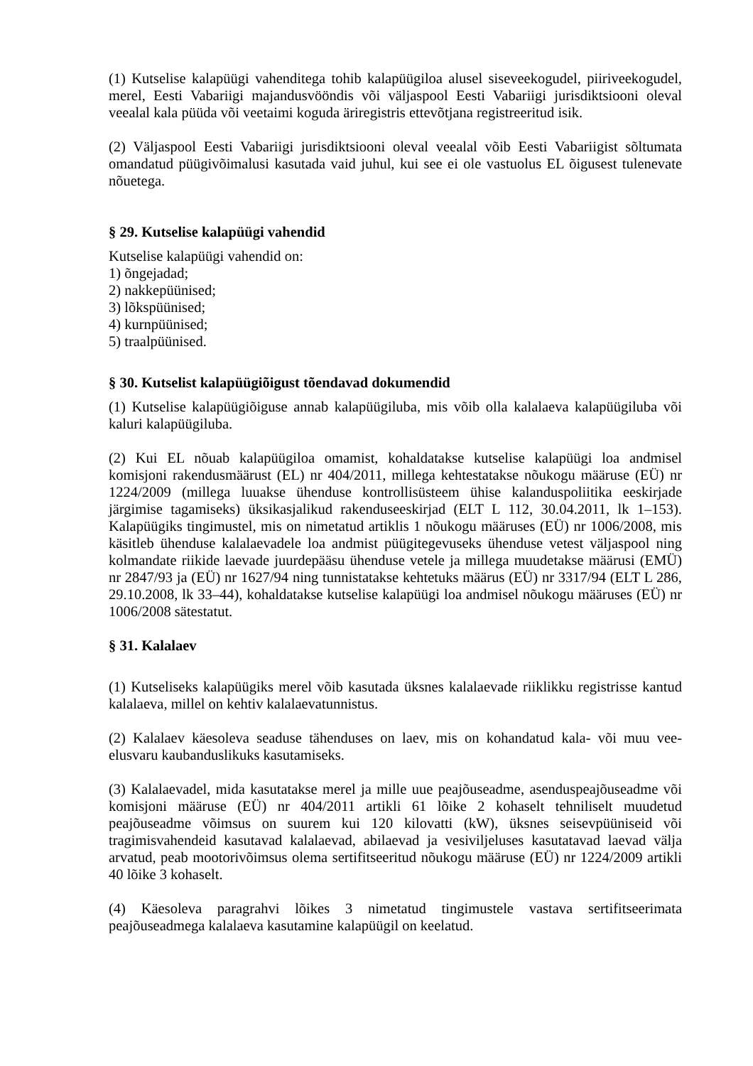(1) Kutselise kalapüügi vahenditega tohib kalapüügiloa alusel siseveekogudel, piiriveekogudel, merel, Eesti Vabariigi majandusvööndis või väljaspool Eesti Vabariigi jurisdiktsiooni oleval veealal kala püüda või veetaimi koguda äriregistris ettevõtjana registreeritud isik.
(2) Väljaspool Eesti Vabariigi jurisdiktsiooni oleval veealal võib Eesti Vabariigist sõltumata omandatud püügivõimalusi kasutada vaid juhul, kui see ei ole vastuolus EL õigusest tulenevate nõuetega.
§ 29. Kutselise kalapüügi vahendid
Kutselise kalapüügi vahendid on:
1) õngejadad;
2) nakkepüünised;
3) lõkspüünised;
4) kurnpüünised;
5) traalpüünised.
§ 30. Kutselist kalapüügiõigust tõendavad dokumendid
(1) Kutselise kalapüügiõiguse annab kalapüügiluba, mis võib olla kalalaeva kalapüügiluba või kaluri kalapüügiluba.
(2) Kui EL nõuab kalapüügiloa omamist, kohaldatakse kutselise kalapüügi loa andmisel komisjoni rakendusmäärust (EL) nr 404/2011, millega kehtestatakse nõukogu määruse (EÜ) nr 1224/2009 (millega luuakse ühenduse kontrollisüsteem ühise kalanduspoliitika eeskirjade järgimise tagamiseks) üksikasjalikud rakenduseeskirjad (ELT L 112, 30.04.2011, lk 1–153). Kalapüügiks tingimustel, mis on nimetatud artiklis 1 nõukogu määruses (EÜ) nr 1006/2008, mis käsitleb ühenduse kalalaevadele loa andmist püügitegevuseks ühenduse vetest väljaspool ning kolmandate riikide laevade juurdepääsu ühenduse vetele ja millega muudetakse määrusi (EMÜ) nr 2847/93 ja (EÜ) nr 1627/94 ning tunnistatakse kehtetuks määrus (EÜ) nr 3317/94 (ELT L 286, 29.10.2008, lk 33–44), kohaldatakse kutselise kalapüügi loa andmisel nõukogu määruses (EÜ) nr 1006/2008 sätestatut.
§ 31. Kalalaev
(1) Kutseliseks kalapüügiks merel võib kasutada üksnes kalalaevade riiklikku registrisse kantud kalalaeva, millel on kehtiv kalalaevatunnistus.
(2) Kalalaev käesoleva seaduse tähenduses on laev, mis on kohandatud kala- või muu vee-elusvaru kaubanduslikuks kasutamiseks.
(3) Kalalaevadel, mida kasutatakse merel ja mille uue peajõuseadme, asenduspeajõuseadme või komisjoni määruse (EÜ) nr 404/2011 artikli 61 lõike 2 kohaselt tehniliselt muudetud peajõuseadme võimsus on suurem kui 120 kilovatti (kW), üksnes seisevpüüniseid või tragimisvahendeid kasutavad kalalaevad, abilaevad ja vesiviljeluses kasutatavad laevad välja arvatud, peab mootorivõimsus olema sertifitseeritud nõukogu määruse (EÜ) nr 1224/2009 artikli 40 lõike 3 kohaselt.
(4) Käesoleva paragrahvi lõikes 3 nimetatud tingimustele vastava sertifitseerimata peajõuseadmega kalalaeva kasutamine kalapüügil on keelatud.